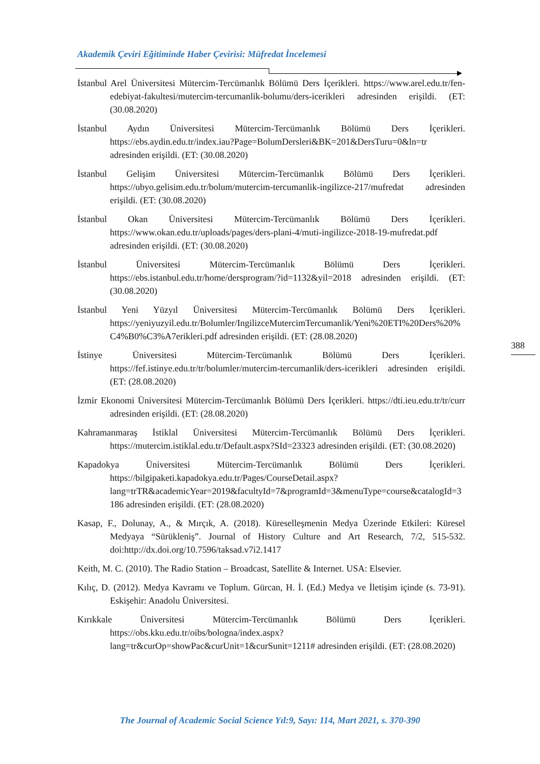Akademik Çeviri Eğitiminde Haber Çevirisi: Müfredat İncelemesi
İstanbul Arel Üniversitesi Mütercim-Tercümanlık Bölümü Ders İçerikleri. https://www.arel.edu.tr/fen-edebiyat-fakultesi/mutercim-tercumanlik-bolumu/ders-icerikleri adresinden erişildi. (ET: (30.08.2020)
İstanbul Aydın Üniversitesi Mütercim-Tercümanlık Bölümü Ders İçerikleri. https://ebs.aydin.edu.tr/index.iau?Page=BolumDersleri&BK=201&DersTuru=0&ln=tr adresinden erişildi. (ET: (30.08.2020)
İstanbul Gelişim Üniversitesi Mütercim-Tercümanlık Bölümü Ders İçerikleri. https://ubyo.gelisim.edu.tr/bolum/mutercim-tercumanlik-ingilizce-217/mufredat adresinden erişildi. (ET: (30.08.2020)
İstanbul Okan Üniversitesi Mütercim-Tercümanlık Bölümü Ders İçerikleri. https://www.okan.edu.tr/uploads/pages/ders-plani-4/muti-ingilizce-2018-19-mufredat.pdf adresinden erişildi. (ET: (30.08.2020)
İstanbul Üniversitesi Mütercim-Tercümanlık Bölümü Ders İçerikleri. https://ebs.istanbul.edu.tr/home/dersprogram/?id=1132&yil=2018 adresinden erişildi. (ET: (30.08.2020)
İstanbul Yeni Yüzyıl Üniversitesi Mütercim-Tercümanlık Bölümü Ders İçerikleri. https://yeniyuzyil.edu.tr/Bolumler/IngilizceMutercimTercumanlik/Yeni%20ETI%20Ders%20%C4%B0%C3%A7erikleri.pdf adresinden erişildi. (ET: (28.08.2020)
İstinye Üniversitesi Mütercim-Tercümanlık Bölümü Ders İçerikleri. https://fef.istinye.edu.tr/tr/bolumler/mutercim-tercumanlik/ders-icerikleri adresinden erişildi. (ET: (28.08.2020)
İzmir Ekonomi Üniversitesi Mütercim-Tercümanlık Bölümü Ders İçerikleri. https://dti.ieu.edu.tr/tr/curr adresinden erişildi. (ET: (28.08.2020)
Kahramanmaraş İstiklal Üniversitesi Mütercim-Tercümanlık Bölümü Ders İçerikleri. https://mutercim.istiklal.edu.tr/Default.aspx?SId=23323 adresinden erişildi. (ET: (30.08.2020)
Kapadokya Üniversitesi Mütercim-Tercümanlık Bölümü Ders İçerikleri. https://bilgipaketi.kapadokya.edu.tr/Pages/CourseDetail.aspx?lang=trTR&academicYear=2019&facultyId=7&programId=3&menuType=course&catalogId=3186 adresinden erişildi. (ET: (28.08.2020)
Kasap, F., Dolunay, A., & Mırçık, A. (2018). Küreselleşmenin Medya Üzerinde Etkileri: Küresel Medyaya “Sürükleniş”. Journal of History Culture and Art Research, 7/2, 515-532. doi:http://dx.doi.org/10.7596/taksad.v7i2.1417
Keith, M. C. (2010). The Radio Station – Broadcast, Satellite & Internet. USA: Elsevier.
Kılıç, D. (2012). Medya Kavramı ve Toplum. Gürcan, H. İ. (Ed.) Medya ve İletişim içinde (s. 73-91). Eskişehir: Anadolu Üniversitesi.
Kırıkkale Üniversitesi Mütercim-Tercümanlık Bölümü Ders İçerikleri. https://obs.kku.edu.tr/oibs/bologna/index.aspx?lang=tr&curOp=showPac&curUnit=1&curSunit=1211# adresinden erişildi. (ET: (28.08.2020)
388
The Journal of Academic Social Science Yıl:9, Sayı: 114, Mart 2021, s. 370-390